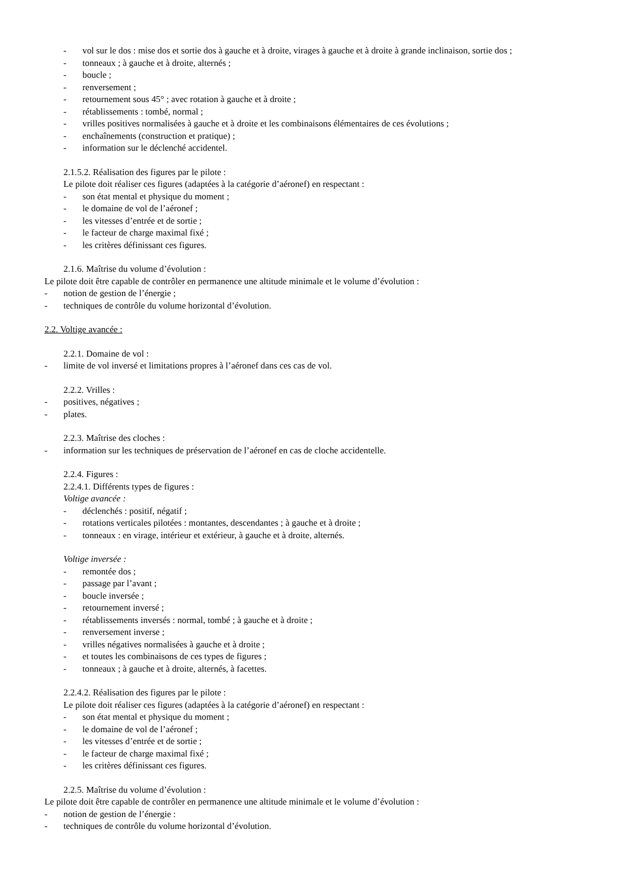- vol sur le dos : mise dos et sortie dos à gauche et à droite, virages à gauche et à droite à grande inclinaison, sortie dos ;
- tonneaux ; à gauche et à droite, alternés ;
- boucle ;
- renversement ;
- retournement sous 45° ; avec rotation à gauche et à droite ;
- rétablissements : tombé, normal ;
- vrilles positives normalisées à gauche et à droite et les combinaisons élémentaires de ces évolutions ;
- enchaînements (construction et pratique) ;
- information sur le déclenché accidentel.
2.1.5.2. Réalisation des figures par le pilote :
Le pilote doit réaliser ces figures (adaptées à la catégorie d’aéronef) en respectant :
- son état mental et physique du moment ;
- le domaine de vol de l’aéronef ;
- les vitesses d’entrée et de sortie ;
- le facteur de charge maximal fixé ;
- les critères définissant ces figures.
2.1.6. Maîtrise du volume d’évolution :
Le pilote doit être capable de contrôler en permanence une altitude minimale et le volume d’évolution :
- notion de gestion de l’énergie ;
- techniques de contrôle du volume horizontal d’évolution.
2.2. Voltige avancée :
2.2.1. Domaine de vol :
- limite de vol inversé et limitations propres à l’aéronef dans ces cas de vol.
2.2.2. Vrilles :
- positives, négatives ;
- plates.
2.2.3. Maîtrise des cloches :
- information sur les techniques de préservation de l’aéronef en cas de cloche accidentelle.
2.2.4. Figures :
2.2.4.1. Différents types de figures :
Voltige avancée :
- déclenchés : positif, négatif ;
- rotations verticales pilotées : montantes, descendantes ; à gauche et à droite ;
- tonneaux : en virage, intérieur et extérieur, à gauche et à droite, alternés.
Voltige inversée :
- remontée dos ;
- passage par l’avant ;
- boucle inversée ;
- retournement inversé ;
- rétablissements inversés : normal, tombé ; à gauche et à droite ;
- renversement inverse ;
- vrilles négatives normalisées à gauche et à droite ;
- et toutes les combinaisons de ces types de figures ;
- tonneaux ; à gauche et à droite, alternés, à facettes.
2.2.4.2. Réalisation des figures par le pilote :
Le pilote doit réaliser ces figures (adaptées à la catégorie d’aéronef) en respectant :
- son état mental et physique du moment ;
- le domaine de vol de l’aéronef ;
- les vitesses d’entrée et de sortie ;
- le facteur de charge maximal fixé ;
- les critères définissant ces figures.
2.2.5. Maîtrise du volume d’évolution :
Le pilote doit être capable de contrôler en permanence une altitude minimale et le volume d’évolution :
- notion de gestion de l’énergie :
- techniques de contrôle du volume horizontal d’évolution.